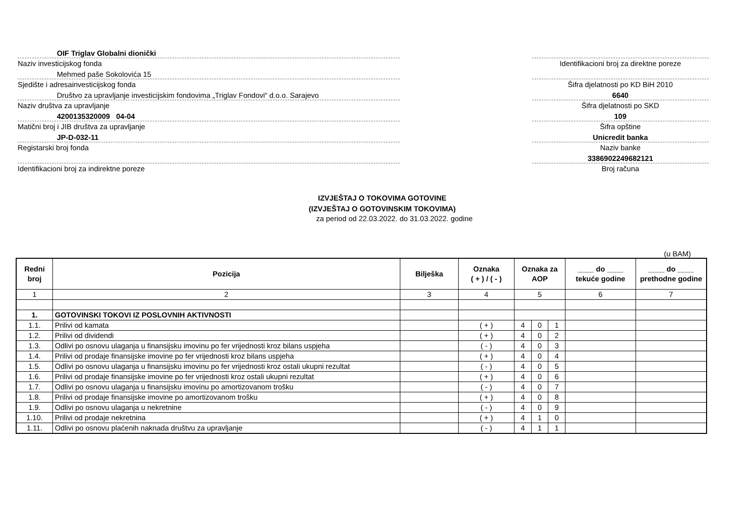OIF Triglav Globalni dionički
Naziv investicijskog fonda
Mehmed paše Sokolovića 15
Sjedište i adresainvesticijskog fonda
Društvo za upravljanje investicijskim fondovima „Triglav Fondovi“ d.o.o. Sarajevo
Naziv društva za upravljanje
4200135320009 04-04
Matični broj i JIB društva za upravljanje
JP-D-032-11
Registarski broj fonda
Identifikacioni broj za indirektne poreze
Identifikacioni broj za direktne poreze
Šifra djelatnosti po KD BiH 2010
6640
Šifra djelatnosti po SKD
109
Šifra opštine
Unicredit banka
Naziv banke
3386902249682121
Broj računa
IZVJEŠTAJ O TOKOVIMA GOTOVINE
(IZVJEŠTAJ O GOTOVINSKIM TOKOVIMA)
za period od 22.03.2022. do 31.03.2022. godine
(u BAM)
| Redni broj | Pozicija | Bilješka | Oznaka ( + ) / ( - ) | Oznaka za AOP | | | ____ do ____ tekuće godine | ____ do ____ prethodne godine |
| --- | --- | --- | --- | --- | --- | --- | --- | --- |
| 1 | 2 | 3 | 4 | 5 | | | 6 | 7 |
| 1. | GOTOVINSKI TOKOVI IZ POSLOVNIH AKTIVNOSTI | | | | | | | |
| 1.1. | Prilivi od kamata | | ( + ) | 4 | 0 | 1 | | |
| 1.2. | Prilivi od dividendi | | ( + ) | 4 | 0 | 2 | | |
| 1.3. | Odlivi po osnovu ulaganja u finansijsku imovinu po fer vrijednosti kroz bilans uspjeha | | ( - ) | 4 | 0 | 3 | | |
| 1.4. | Prilivi od prodaje finansijske imovine po fer vrijednosti kroz bilans uspjeha | | ( + ) | 4 | 0 | 4 | | |
| 1.5. | Odlivi po osnovu ulaganja u finansijsku imovinu po fer vrijednosti kroz ostali ukupni rezultat | | ( - ) | 4 | 0 | 5 | | |
| 1.6. | Prilivi od prodaje finansijske imovine po fer vrijednosti kroz ostali ukupni rezultat | | ( + ) | 4 | 0 | 6 | | |
| 1.7. | Odlivi po osnovu ulaganja u finansijsku imovinu po amortizovanom trošku | | ( - ) | 4 | 0 | 7 | | |
| 1.8. | Prilivi od prodaje finansijske imovine po amortizovanom trošku | | ( + ) | 4 | 0 | 8 | | |
| 1.9. | Odlivi po osnovu ulaganja u nekretnine | | ( - ) | 4 | 0 | 9 | | |
| 1.10. | Prilivi od prodaje nekretnina | | ( + ) | 4 | 1 | 0 | | |
| 1.11. | Odlivi po osnovu plaćenih naknada društvu za upravljanje | | ( - ) | 4 | 1 | 1 | | |